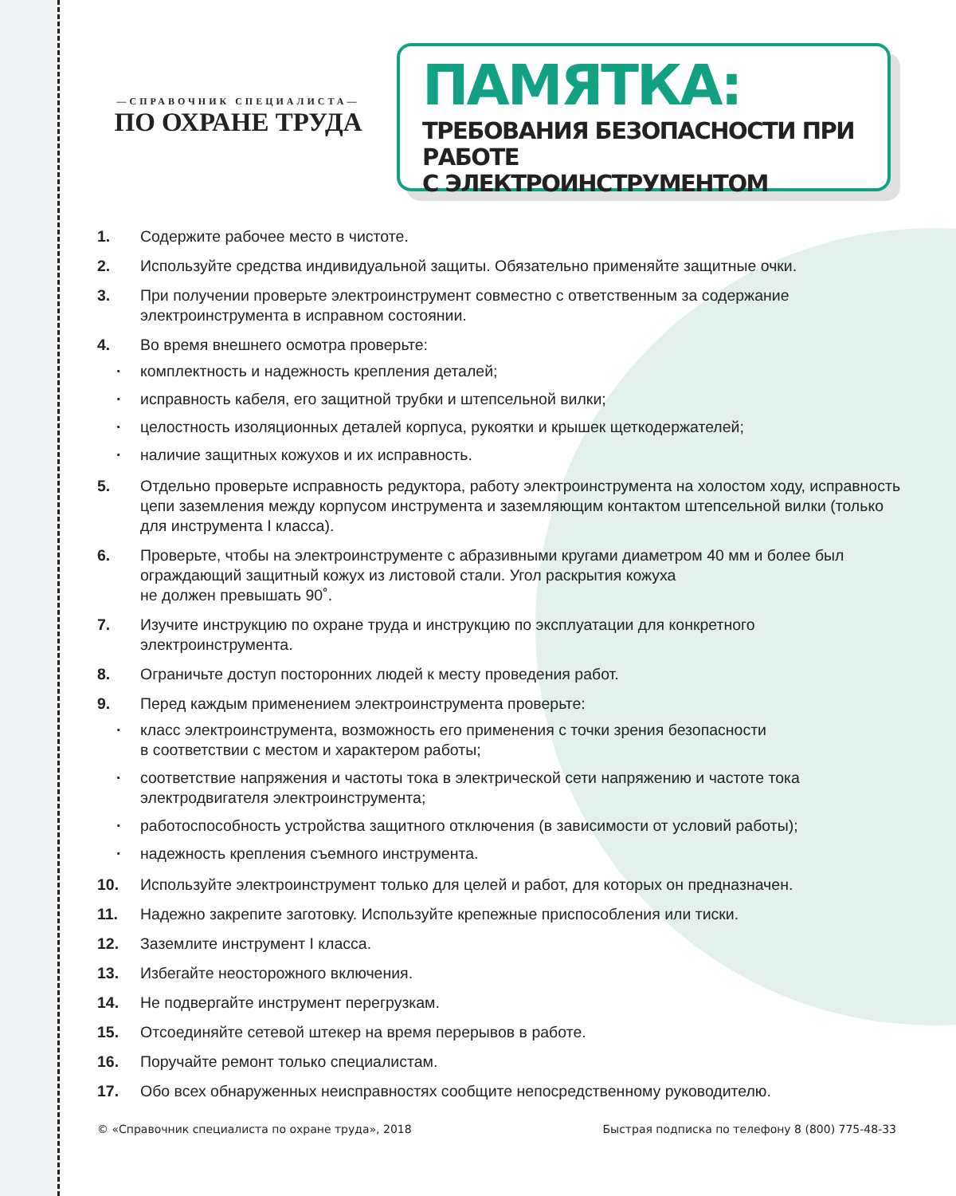—СПРАВОЧНИК СПЕЦИАЛИСТА—
ПО ОХРАНЕ ТРУДА
ПАМЯТКА:
ТРЕБОВАНИЯ БЕЗОПАСНОСТИ ПРИ РАБОТЕ
С ЭЛЕКТРОИНСТРУМЕНТОМ
1. Содержите рабочее место в чистоте.
2. Используйте средства индивидуальной защиты. Обязательно применяйте защитные очки.
3. При получении проверьте электроинструмент совместно с ответственным за содержание электроинструмента в исправном состоянии.
4. Во время внешнего осмотра проверьте:
· комплектность и надежность крепления деталей;
· исправность кабеля, его защитной трубки и штепсельной вилки;
· целостность изоляционных деталей корпуса, рукоятки и крышек щеткодержателей;
· наличие защитных кожухов и их исправность.
5. Отдельно проверьте исправность редуктора, работу электроинструмента на холостом ходу, исправность цепи заземления между корпусом инструмента и заземляющим контактом штепсельной вилки (только для инструмента I класса).
6. Проверьте, чтобы на электроинструменте с абразивными кругами диаметром 40 мм и более был ограждающий защитный кожух из листовой стали. Угол раскрытия кожуха
не должен превышать 90˚.
7. Изучите инструкцию по охране труда и инструкцию по эксплуатации для конкретного электроинструмента.
8. Ограничьте доступ посторонних людей к месту проведения работ.
9. Перед каждым применением электроинструмента проверьте:
· класс электроинструмента, возможность его применения с точки зрения безопасности
в соответствии с местом и характером работы;
· соответствие напряжения и частоты тока в электрической сети напряжению и частоте тока электродвигателя электроинструмента;
· работоспособность устройства защитного отключения (в зависимости от условий работы);
· надежность крепления съемного инструмента.
10. Используйте электроинструмент только для целей и работ, для которых он предназначен.
11. Надежно закрепите заготовку. Используйте крепежные приспособления или тиски.
12. Заземлите инструмент I класса.
13. Избегайте неосторожного включения.
14. Не подвергайте инструмент перегрузкам.
15. Отсоединяйте сетевой штекер на время перерывов в работе.
16. Поручайте ремонт только специалистам.
17. Обо всех обнаруженных неисправностях сообщите непосредственному руководителю.
© «Справочник специалиста по охране труда», 2018 Быстрая подписка по телефону 8 (800) 775-48-33